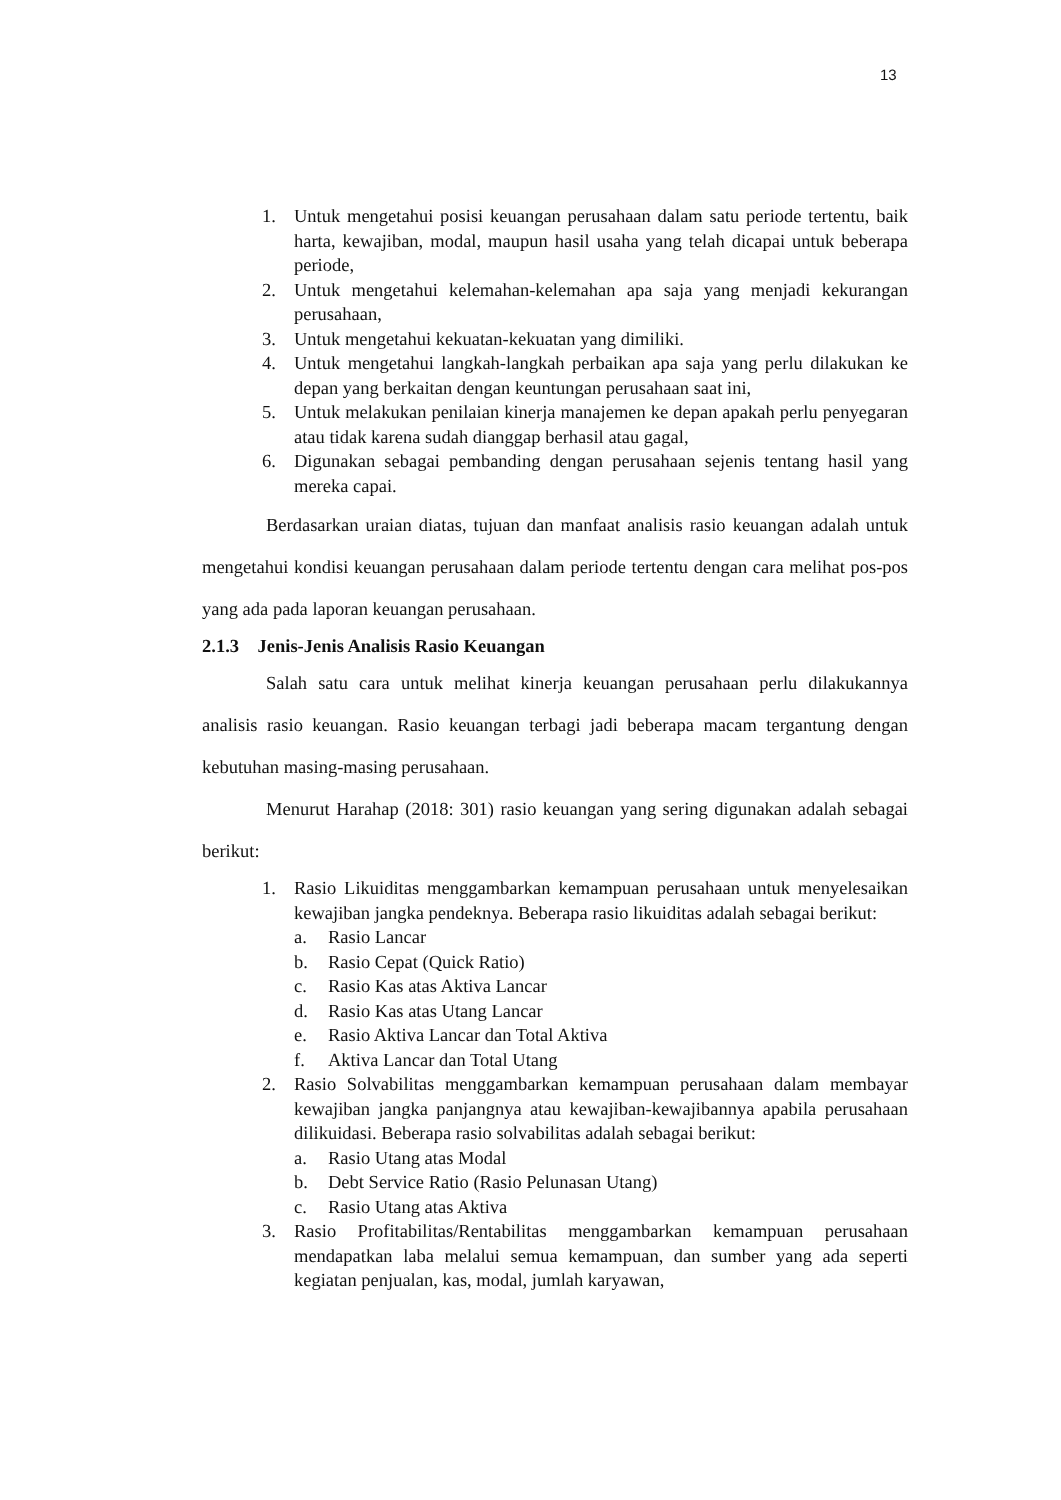13
1. Untuk mengetahui posisi keuangan perusahaan dalam satu periode tertentu, baik harta, kewajiban, modal, maupun hasil usaha yang telah dicapai untuk beberapa periode,
2. Untuk mengetahui kelemahan-kelemahan apa saja yang menjadi kekurangan perusahaan,
3. Untuk mengetahui kekuatan-kekuatan yang dimiliki.
4. Untuk mengetahui langkah-langkah perbaikan apa saja yang perlu dilakukan ke depan yang berkaitan dengan keuntungan perusahaan saat ini,
5. Untuk melakukan penilaian kinerja manajemen ke depan apakah perlu penyegaran atau tidak karena sudah dianggap berhasil atau gagal,
6. Digunakan sebagai pembanding dengan perusahaan sejenis tentang hasil yang mereka capai.
Berdasarkan uraian diatas, tujuan dan manfaat analisis rasio keuangan adalah untuk mengetahui kondisi keuangan perusahaan dalam periode tertentu dengan cara melihat pos-pos yang ada pada laporan keuangan perusahaan.
2.1.3 Jenis-Jenis Analisis Rasio Keuangan
Salah satu cara untuk melihat kinerja keuangan perusahaan perlu dilakukannya analisis rasio keuangan. Rasio keuangan terbagi jadi beberapa macam tergantung dengan kebutuhan masing-masing perusahaan.
Menurut Harahap (2018: 301) rasio keuangan yang sering digunakan adalah sebagai berikut:
1. Rasio Likuiditas menggambarkan kemampuan perusahaan untuk menyelesaikan kewajiban jangka pendeknya. Beberapa rasio likuiditas adalah sebagai berikut:
a. Rasio Lancar
b. Rasio Cepat (Quick Ratio)
c. Rasio Kas atas Aktiva Lancar
d. Rasio Kas atas Utang Lancar
e. Rasio Aktiva Lancar dan Total Aktiva
f. Aktiva Lancar dan Total Utang
2. Rasio Solvabilitas menggambarkan kemampuan perusahaan dalam membayar kewajiban jangka panjangnya atau kewajiban-kewajibannya apabila perusahaan dilikuidasi. Beberapa rasio solvabilitas adalah sebagai berikut:
a. Rasio Utang atas Modal
b. Debt Service Ratio (Rasio Pelunasan Utang)
c. Rasio Utang atas Aktiva
3. Rasio Profitabilitas/Rentabilitas menggambarkan kemampuan perusahaan mendapatkan laba melalui semua kemampuan, dan sumber yang ada seperti kegiatan penjualan, kas, modal, jumlah karyawan,